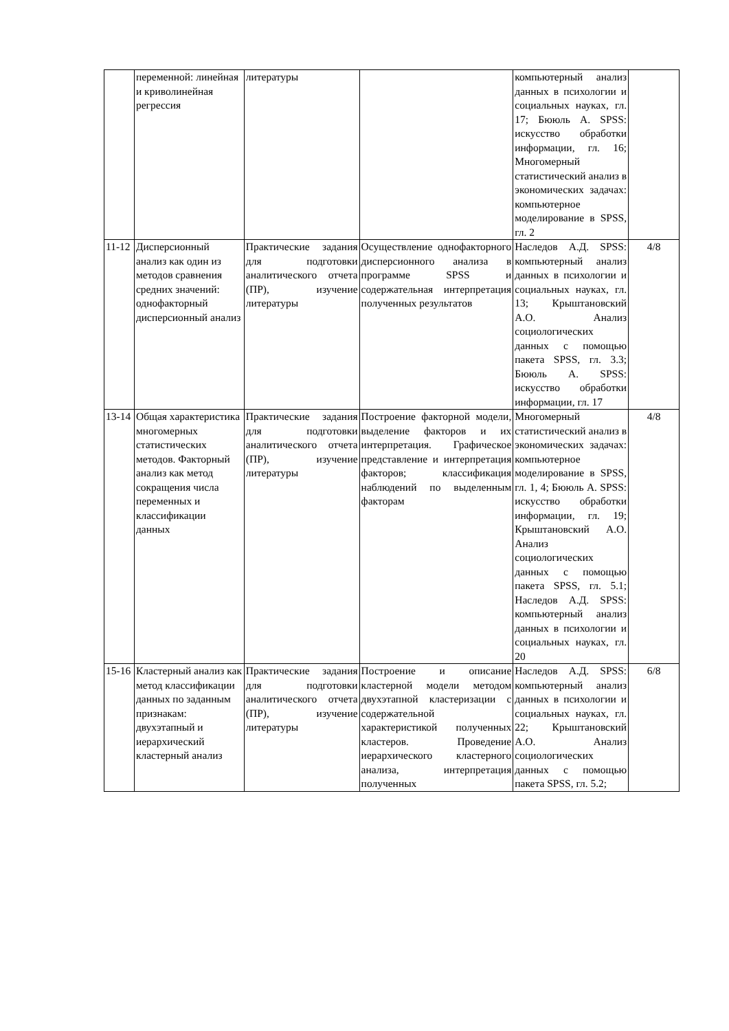| | переменной: линейная и криволинейная регрессия | литературы | | компьютерный анализ данных в психологии и социальных науках, гл. 17; Бююль А. SPSS: искусство обработки информации, гл. 16; Многомерный статистический анализ в экономических задачах: компьютерное моделирование в SPSS, гл. 2 | |
| 11-12 | Дисперсионный анализ как один из методов сравнения средних значений: однофакторный дисперсионный анализ | Практические задания для подготовки аналитического отчета (ПР), изучение литературы | Осуществление однофакторного дисперсионного анализа в программе SPSS и содержательная интерпретация полученных результатов | Наследов А.Д. SPSS: компьютерный анализ данных в психологии и социальных науках, гл. 13; Крыштановский А.О. Анализ социологических данных с помощью пакета SPSS, гл. 3.3; Бююль А. SPSS: искусство обработки информации, гл. 17 | 4/8 |
| 13-14 | Общая характеристика многомерных статистических методов. Факторный анализ как метод сокращения числа переменных и классификации данных | Практические задания для подготовки аналитического отчета (ПР), изучение литературы | Построение факторной модели, выделение факторов и их интерпретация. Графическое представление и интерпретация факторов; классификация наблюдений по выделенным факторам | Многомерный статистический анализ в экономических задачах: компьютерное моделирование в SPSS, гл. 1, 4; Бююль А. SPSS: искусство обработки информации, гл. 19; Крыштановский А.О. Анализ социологических данных с помощью пакета SPSS, гл. 5.1; Наследов А.Д. SPSS: компьютерный анализ данных в психологии и социальных науках, гл. 20 | 4/8 |
| 15-16 | Кластерный анализ как метод классификации данных по заданным признакам: двухэтапный и иерархический кластерный анализ | Практические задания для подготовки аналитического отчета (ПР), изучение литературы | Построение и описание кластерной модели методом двухэтапной кластеризации с содержательной характеристикой полученных кластеров. Проведение иерархического кластерного анализа, интерпретация полученных | Наследов А.Д. SPSS: компьютерный анализ данных в психологии и социальных науках, гл. 22; Крыштановский А.О. Анализ социологических данных с помощью пакета SPSS, гл. 5.2; | 6/8 |